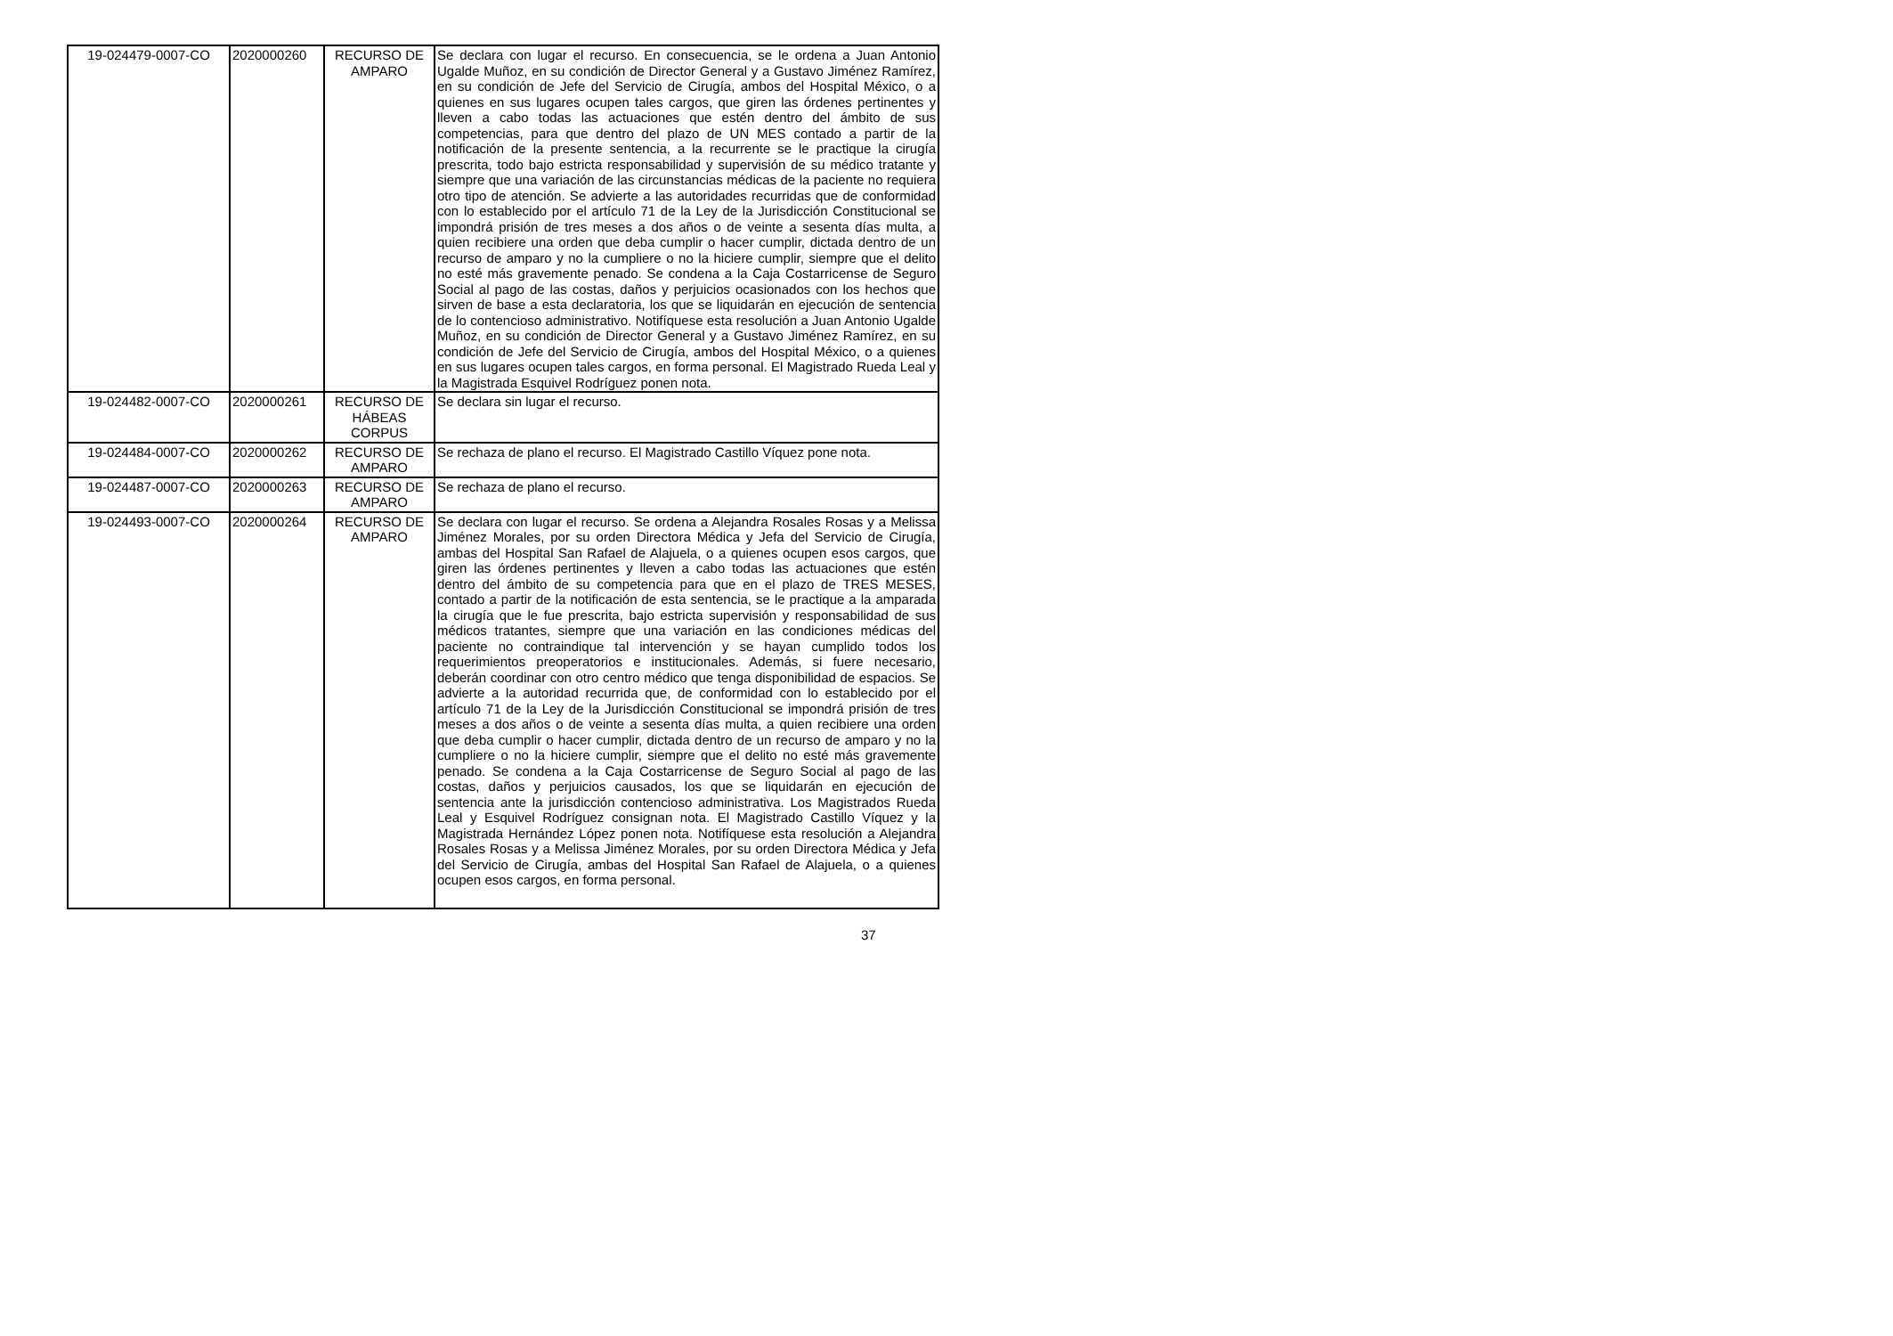| 19-024479-0007-CO | 2020000260 | RECURSO DE AMPARO | Se declara con lugar el recurso. En consecuencia, se le ordena a Juan Antonio Ugalde Muñoz, en su condición de Director General y a Gustavo Jiménez Ramírez, en su condición de Jefe del Servicio de Cirugía, ambos del Hospital México, o a quienes en sus lugares ocupen tales cargos, que giren las órdenes pertinentes y lleven a cabo todas las actuaciones que estén dentro del ámbito de sus competencias, para que dentro del plazo de UN MES contado a partir de la notificación de la presente sentencia, a la recurrente se le practique la cirugía prescrita, todo bajo estricta responsabilidad y supervisión de su médico tratante y siempre que una variación de las circunstancias médicas de la paciente no requiera otro tipo de atención. Se advierte a las autoridades recurridas que de conformidad con lo establecido por el artículo 71 de la Ley de la Jurisdicción Constitucional se impondrá prisión de tres meses a dos años o de veinte a sesenta días multa, a quien recibiere una orden que deba cumplir o hacer cumplir, dictada dentro de un recurso de amparo y no la cumpliere o no la hiciere cumplir, siempre que el delito no esté más gravemente penado. Se condena a la Caja Costarricense de Seguro Social al pago de las costas, daños y perjuicios ocasionados con los hechos que sirven de base a esta declaratoria, los que se liquidarán en ejecución de sentencia de lo contencioso administrativo. Notifíquese esta resolución a Juan Antonio Ugalde Muñoz, en su condición de Director General y a Gustavo Jiménez Ramírez, en su condición de Jefe del Servicio de Cirugía, ambos del Hospital México, o a quienes en sus lugares ocupen tales cargos, en forma personal. El Magistrado Rueda Leal y la Magistrada Esquivel Rodríguez ponen nota. |
| 19-024482-0007-CO | 2020000261 | RECURSO DE HÁBEAS CORPUS | Se declara sin lugar el recurso. |
| 19-024484-0007-CO | 2020000262 | RECURSO DE AMPARO | Se rechaza de plano el recurso. El Magistrado Castillo Víquez pone nota. |
| 19-024487-0007-CO | 2020000263 | RECURSO DE AMPARO | Se rechaza de plano el recurso. |
| 19-024493-0007-CO | 2020000264 | RECURSO DE AMPARO | Se declara con lugar el recurso. Se ordena a Alejandra Rosales Rosas y a Melissa Jiménez Morales, por su orden Directora Médica y Jefa del Servicio de Cirugía, ambas del Hospital San Rafael de Alajuela, o a quienes ocupen esos cargos, que giren las órdenes pertinentes y lleven a cabo todas las actuaciones que estén dentro del ámbito de su competencia para que en el plazo de TRES MESES, contado a partir de la notificación de esta sentencia, se le practique a la amparada la cirugía que le fue prescrita, bajo estricta supervisión y responsabilidad de sus médicos tratantes, siempre que una variación en las condiciones médicas del paciente no contraindique tal intervención y se hayan cumplido todos los requerimientos preoperatorios e institucionales. Además, si fuere necesario, deberán coordinar con otro centro médico que tenga disponibilidad de espacios. Se advierte a la autoridad recurrida que, de conformidad con lo establecido por el artículo 71 de la Ley de la Jurisdicción Constitucional se impondrá prisión de tres meses a dos años o de veinte a sesenta días multa, a quien recibiere una orden que deba cumplir o hacer cumplir, dictada dentro de un recurso de amparo y no la cumpliere o no la hiciere cumplir, siempre que el delito no esté más gravemente penado. Se condena a la Caja Costarricense de Seguro Social al pago de las costas, daños y perjuicios causados, los que se liquidarán en ejecución de sentencia ante la jurisdicción contencioso administrativa. Los Magistrados Rueda Leal y Esquivel Rodríguez consignan nota. El Magistrado Castillo Víquez y la Magistrada Hernández López ponen nota. Notifíquese esta resolución a Alejandra Rosales Rosas y a Melissa Jiménez Morales, por su orden Directora Médica y Jefa del Servicio de Cirugía, ambas del Hospital San Rafael de Alajuela, o a quienes ocupen esos cargos, en forma personal. |
37